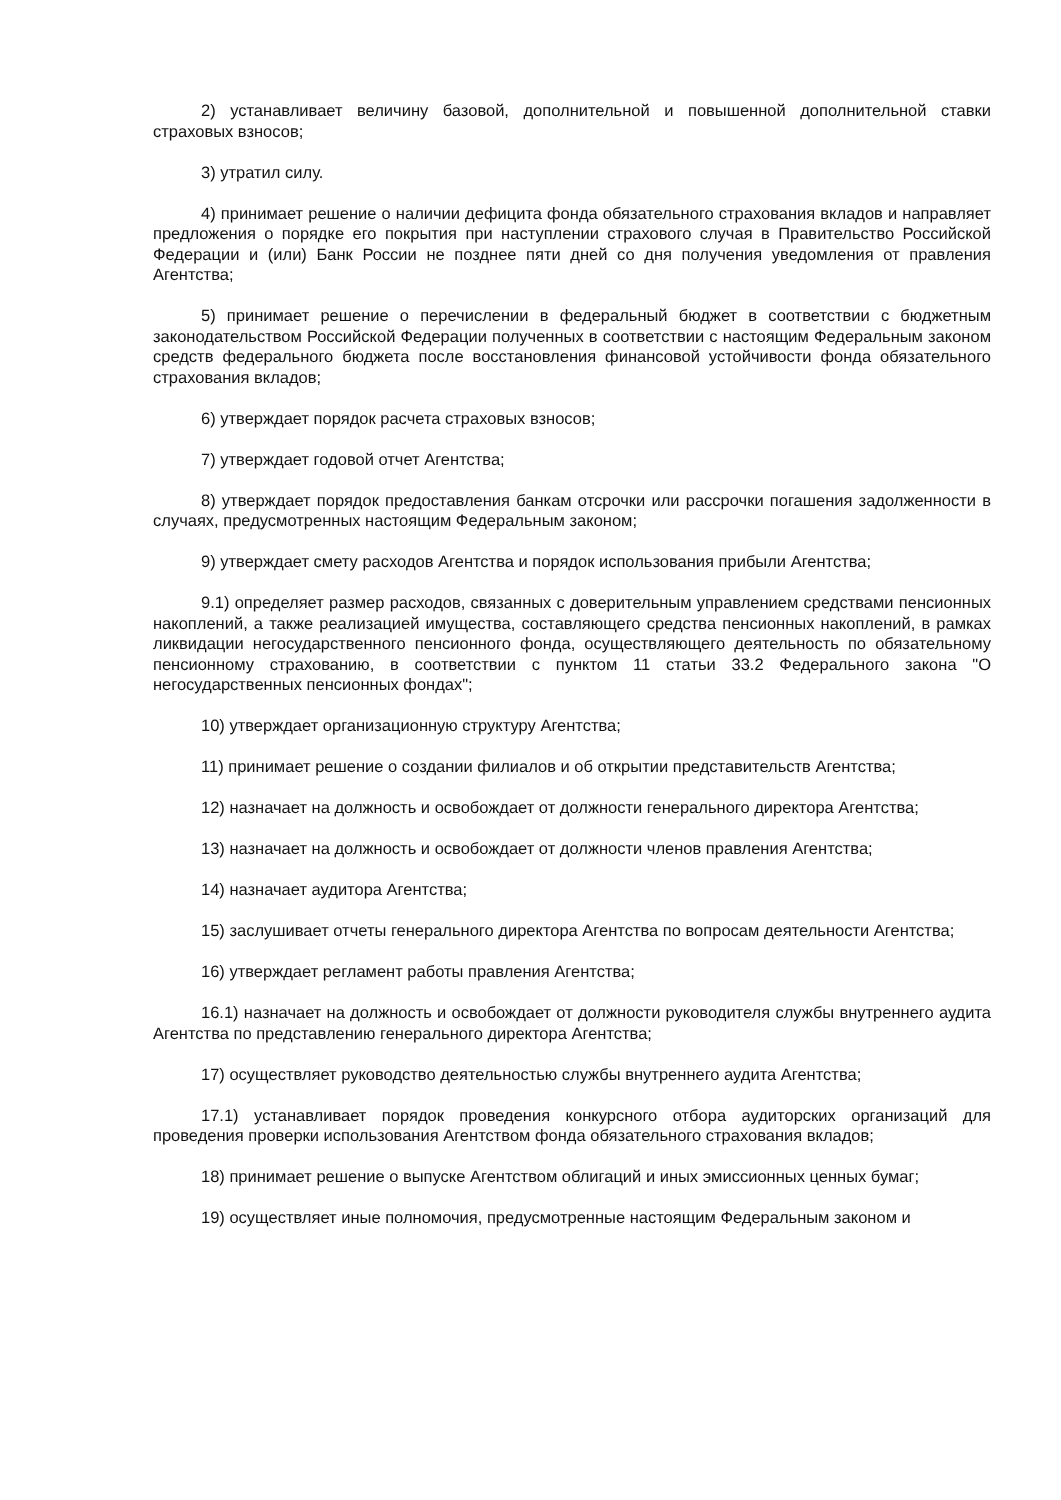2) устанавливает величину базовой, дополнительной и повышенной дополнительной ставки страховых взносов;
3) утратил силу.
4) принимает решение о наличии дефицита фонда обязательного страхования вкладов и направляет предложения о порядке его покрытия при наступлении страхового случая в Правительство Российской Федерации и (или) Банк России не позднее пяти дней со дня получения уведомления от правления Агентства;
5) принимает решение о перечислении в федеральный бюджет в соответствии с бюджетным законодательством Российской Федерации полученных в соответствии с настоящим Федеральным законом средств федерального бюджета после восстановления финансовой устойчивости фонда обязательного страхования вкладов;
6) утверждает порядок расчета страховых взносов;
7) утверждает годовой отчет Агентства;
8) утверждает порядок предоставления банкам отсрочки или рассрочки погашения задолженности в случаях, предусмотренных настоящим Федеральным законом;
9) утверждает смету расходов Агентства и порядок использования прибыли Агентства;
9.1) определяет размер расходов, связанных с доверительным управлением средствами пенсионных накоплений, а также реализацией имущества, составляющего средства пенсионных накоплений, в рамках ликвидации негосударственного пенсионного фонда, осуществляющего деятельность по обязательному пенсионному страхованию, в соответствии с пунктом 11 статьи 33.2 Федерального закона "О негосударственных пенсионных фондах";
10) утверждает организационную структуру Агентства;
11) принимает решение о создании филиалов и об открытии представительств Агентства;
12) назначает на должность и освобождает от должности генерального директора Агентства;
13) назначает на должность и освобождает от должности членов правления Агентства;
14) назначает аудитора Агентства;
15) заслушивает отчеты генерального директора Агентства по вопросам деятельности Агентства;
16) утверждает регламент работы правления Агентства;
16.1) назначает на должность и освобождает от должности руководителя службы внутреннего аудита Агентства по представлению генерального директора Агентства;
17) осуществляет руководство деятельностью службы внутреннего аудита Агентства;
17.1) устанавливает порядок проведения конкурсного отбора аудиторских организаций для проведения проверки использования Агентством фонда обязательного страхования вкладов;
18) принимает решение о выпуске Агентством облигаций и иных эмиссионных ценных бумаг;
19) осуществляет иные полномочия, предусмотренные настоящим Федеральным законом и